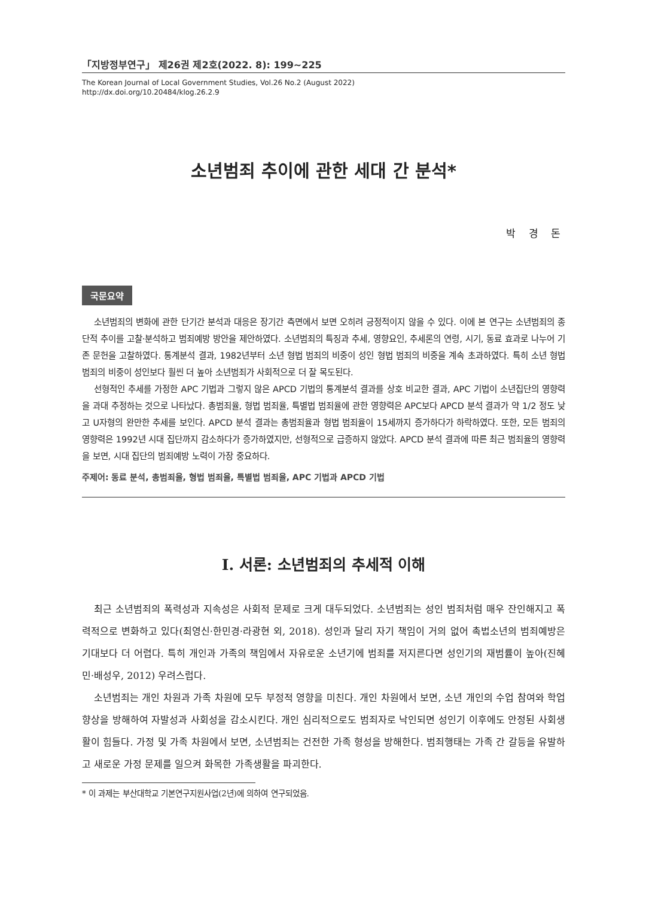「지방정부연구」 제26권 제2호(2022. 8): 199~225
The Korean Journal of Local Government Studies, Vol.26 No.2 (August 2022)
http://dx.doi.org/10.20484/klog.26.2.9
소년범죄 추이에 관한 세대 간 분석*
박 경 돈
국문요약
소년범죄의 변화에 관한 단기간 분석과 대응은 장기간 측면에서 보면 오히려 긍정적이지 않을 수 있다. 이에 본 연구는 소년범죄의 종단적 추이를 고찰·분석하고 범죄예방 방안을 제안하였다. 소년범죄의 특징과 추세, 영향요인, 추세론의 연령, 시기, 동료 효과로 나누어 기존 문헌을 고찰하였다. 통계분석 결과, 1982년부터 소년 형법 범죄의 비중이 성인 형법 범죄의 비중을 계속 초과하였다. 특히 소년 형법 범죄의 비중이 성인보다 훨씬 더 높아 소년범죄가 사회적으로 더 잘 목도된다.
선형적인 추세를 가정한 APC 기법과 그렇지 않은 APCD 기법의 통계분석 결과를 상호 비교한 결과, APC 기법이 소년집단의 영향력을 과대 추정하는 것으로 나타났다. 총범죄율, 형법 범죄율, 특별법 범죄율에 관한 영향력은 APC보다 APCD 분석 결과가 약 1/2 정도 낮고 U자형의 완만한 추세를 보인다. APCD 분석 결과는 총범죄율과 형법 범죄율이 15세까지 증가하다가 하락하였다. 또한, 모든 범죄의 영향력은 1992년 시대 집단까지 감소하다가 증가하였지만, 선형적으로 급증하지 않았다. APCD 분석 결과에 따른 최근 범죄율의 영향력을 보면, 시대 집단의 범죄예방 노력이 가장 중요하다.
주제어: 동료 분석, 총범죄율, 형법 범죄율, 특별법 범죄율, APC 기법과 APCD 기법
Ⅰ. 서론: 소년범죄의 추세적 이해
최근 소년범죄의 폭력성과 지속성은 사회적 문제로 크게 대두되었다. 소년범죄는 성인 범죄처럼 매우 잔인해지고 폭력적으로 변화하고 있다(최영신·한민경·라광현 외, 2018). 성인과 달리 자기 책임이 거의 없어 촉법소년의 범죄예방은 기대보다 더 어렵다. 특히 개인과 가족의 책임에서 자유로운 소년기에 범죄를 저지른다면 성인기의 재범률이 높아(진혜민·배성우, 2012) 우려스럽다.
소년범죄는 개인 차원과 가족 차원에 모두 부정적 영향을 미친다. 개인 차원에서 보면, 소년 개인의 수업 참여와 학업 향상을 방해하여 자발성과 사회성을 감소시킨다. 개인 심리적으로도 범죄자로 낙인되면 성인기 이후에도 안정된 사회생활이 힘들다. 가정 및 가족 차원에서 보면, 소년범죄는 건전한 가족 형성을 방해한다. 범죄행태는 가족 간 갈등을 유발하고 새로운 가정 문제를 일으켜 화목한 가족생활을 파괴한다.
* 이 과제는 부산대학교 기본연구지원사업(2년)에 의하여 연구되었음.